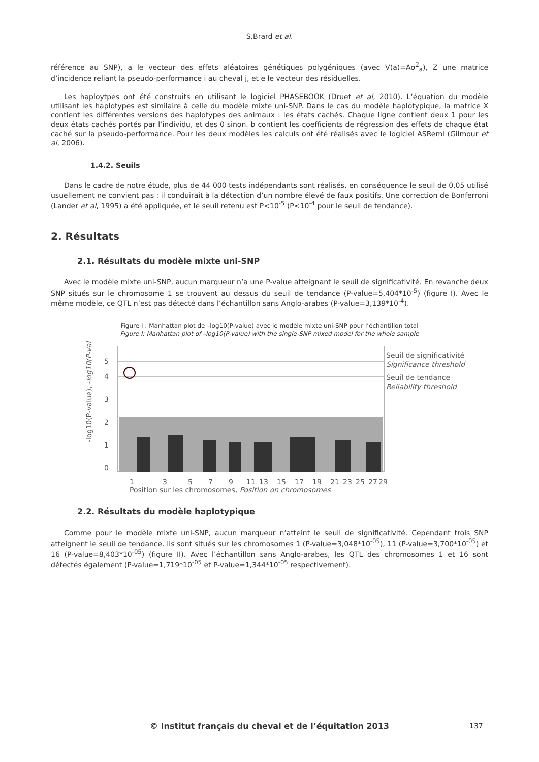S.Brard et al.
référence au SNP), a le vecteur des effets aléatoires génétiques polygéniques (avec V(a)=Aσ<sup>2</sup><sub>a</sub>), Z une matrice d’incidence reliant la pseudo-performance i au cheval j, et e le vecteur des résiduelles.
Les haploytpes ont été construits en utilisant le logiciel PHASEBOOK (Druet et al, 2010). L’équation du modèle utilisant les haplotypes est similaire à celle du modèle mixte uni-SNP. Dans le cas du modèle haplotypique, la matrice X contient les différentes versions des haplotypes des animaux : les états cachés. Chaque ligne contient deux 1 pour les deux états cachés portés par l’individu, et des 0 sinon. b contient les coefficients de régression des effets de chaque état caché sur la pseudo-performance. Pour les deux modèles les calculs ont été réalisés avec le logiciel ASReml (Gilmour et al, 2006).
1.4.2. Seuils
Dans le cadre de notre étude, plus de 44 000 tests indépendants sont réalisés, en conséquence le seuil de 0,05 utilisé usuellement ne convient pas : il conduirait à la détection d’un nombre élevé de faux positifs. Une correction de Bonferroni (Lander et al, 1995) a été appliquée, et le seuil retenu est P<10<sup>-5</sup> (P<10<sup>-4</sup> pour le seuil de tendance).
2. Résultats
2.1. Résultats du modèle mixte uni-SNP
Avec le modèle mixte uni-SNP, aucun marqueur n’a une P-value atteignant le seuil de significativité. En revanche deux SNP situés sur le chromosome 1 se trouvent au dessus du seuil de tendance (P-value=5,404*10<sup>-5</sup>) (figure I). Avec le même modèle, ce QTL n’est pas détecté dans l’échantillon sans Anglo-arabes (P-value=3,139*10<sup>-4</sup>).
Figure I : Manhattan plot de –log10(P-value) avec le modèle mixte uni-SNP pour l’échantillon total
Figure I: Manhattan plot of –log10(P-value) with the single-SNP mixed model for the whole sample
-log10(P-value), -log10(P-value)
5
4
3
2
1
0
1
3
5
7
9
11
13
15
17
19
21
23
25
27
29
Position sur les chromosomes, Position on chromosomes
Seuil de significativité
Significance threshold
Seuil de tendance
Reliability threshold
2.2. Résultats du modèle haplotypique
Comme pour le modèle mixte uni-SNP, aucun marqueur n’atteint le seuil de significativité. Cependant trois SNP atteignent le seuil de tendance. Ils sont situés sur les chromosomes 1 (P-value=3,048*10<sup>-05</sup>), 11 (P-value=3,700*10<sup>-05</sup>) et 16 (P-value=8,403*10<sup>-05</sup>) (figure II). Avec l’échantillon sans Anglo-arabes, les QTL des chromosomes 1 et 16 sont détectés également (P-value=1,719*10<sup>-05</sup> et P-value=1,344*10<sup>-05</sup> respectivement).
© Institut français du cheval et de l’équitation 2013 137